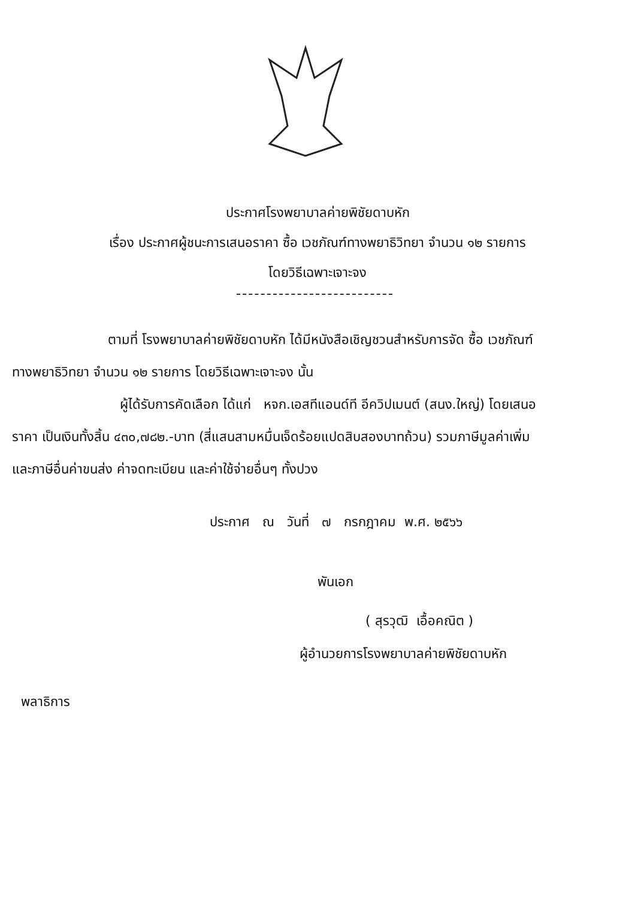ประกาศโรงพยาบาลค่ายพิชัยดาบหัก
เรื่อง ประกาศผู้ชนะการเสนอราคา ซื้อ เวชภัณฑ์ทางพยาธิวิทยา จำนวน ๑๒ รายการ
โดยวิธีเฉพาะเจาะจง
ตามที่ โรงพยาบาลค่ายพิชัยดาบหัก ได้มีหนังสือเชิญชวนสำหรับการจัด ซื้อ เวชภัณฑ์
ทางพยาธิวิทยา จำนวน ๑๒ รายการ โดยวิธีเฉพาะเจาะจง นั้น
ผู้ได้รับการคัดเลือก ได้แก่ หจก.เอสทีแอนด์ที อีควิปเมนต์ (สนง.ใหญ่) โดยเสนอ
ราคา เป็นเงินทั้งสิ้น ๔๓๐,๗๘๒.-บาท (สี่แสนสามหมื่นเจ็ดร้อยแปดสิบสองบาทถ้วน) รวมภาษีมูลค่าเพิ่ม
และภาษีอื่นค่าขนส่ง ค่าจดทะเบียน และค่าใช้จ่ายอื่นๆ ทั้งปวง
ประกาศ ณ วันที่ ๗ กรกฎาคม พ.ศ. ๒๕๖๖
พันเอก
( สุรวุฒิ เอื้อคณิต )
ผู้อำนวยการโรงพยาบาลค่ายพิชัยดาบหัก
พลาธิการ